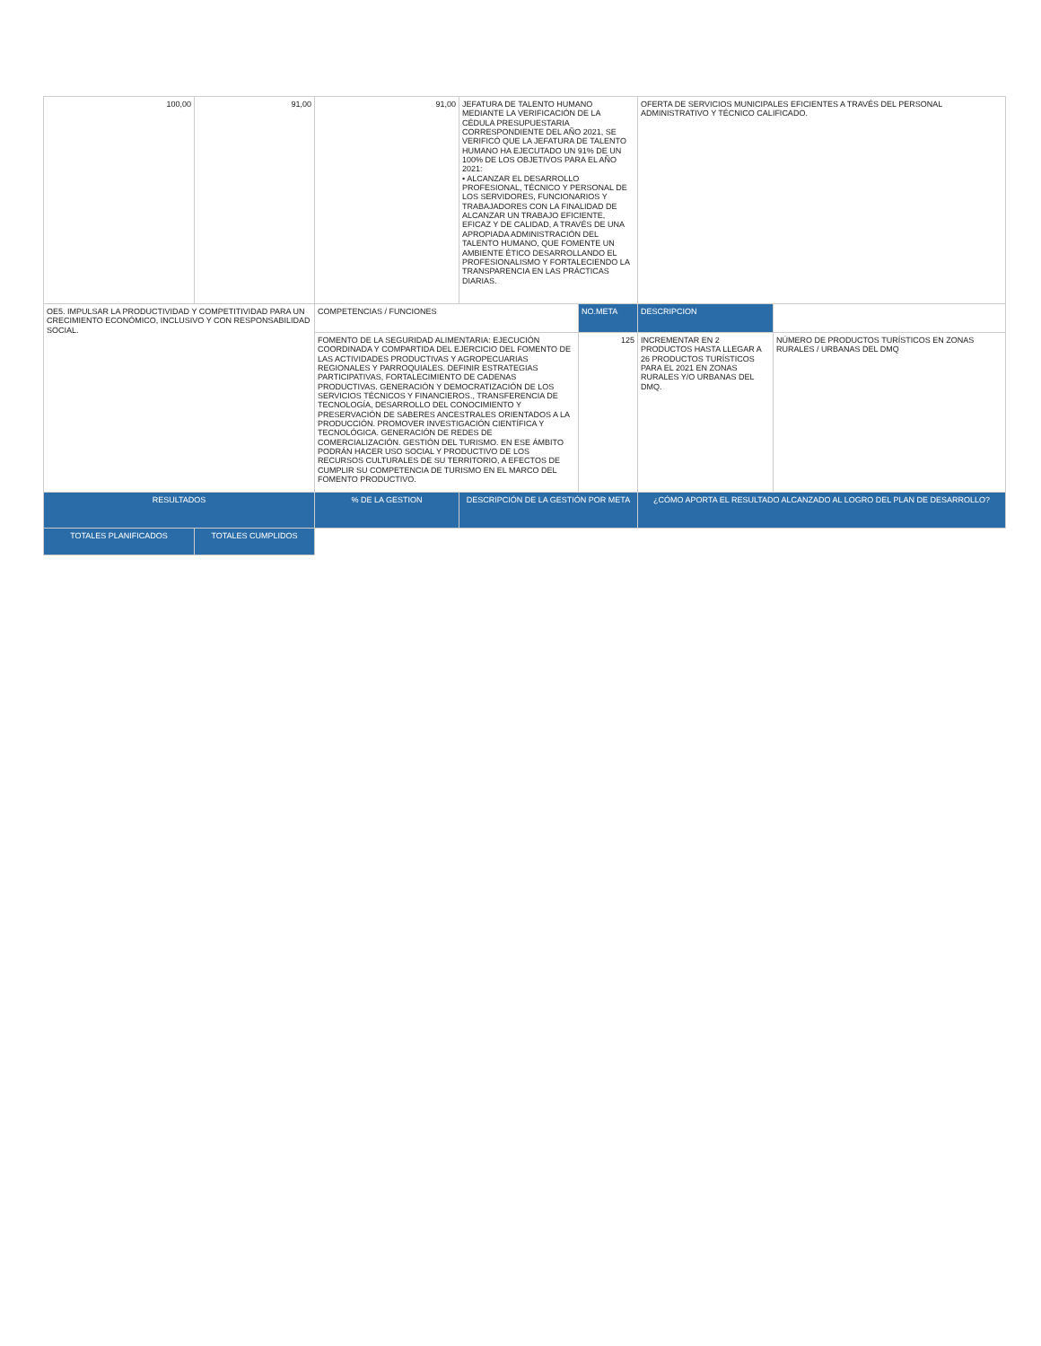| 100,00 | 91,00 | 91,00 | JEFATURA DE TALENTO HUMANO MEDIANTE LA VERIFICACIÓN DE LA CÉDULA PRESUPUESTARIA CORRESPONDIENTE DEL AÑO 2021, SE VERIFICÓ QUE LA JEFATURA DE TALENTO HUMANO HA EJECUTADO UN 91% DE UN 100% DE LOS OBJETIVOS PARA EL AÑO 2021: • ALCANZAR EL DESARROLLO PROFESIONAL, TÉCNICO Y PERSONAL DE LOS SERVIDORES, FUNCIONARIOS Y TRABAJADORES CON LA FINALIDAD DE ALCANZAR UN TRABAJO EFICIENTE, EFICAZ Y DE CALIDAD, A TRAVÉS DE UNA APROPIADA ADMINISTRACIÓN DEL TALENTO HUMANO, QUE FOMENTE UN AMBIENTE ÉTICO DESARROLLANDO EL PROFESIONALISMO Y FORTALECIENDO LA TRANSPARENCIA EN LAS PRÁCTICAS DIARIAS. | | OFERTA DE SERVICIOS MUNICIPALES EFICIENTES A TRAVÉS DEL PERSONAL ADMINISTRATIVO Y TÉCNICO CALIFICADO. | |
| OE5. IMPULSAR LA PRODUCTIVIDAD Y COMPETITIVIDAD PARA UN CRECIMIENTO ECONÓMICO, INCLUSIVO Y CON RESPONSABILIDAD SOCIAL. | | COMPETENCIAS / FUNCIONES | | NO.META | DESCRIPCION | |
| | | FOMENTO DE LA SEGURIDAD ALIMENTARIA: EJECUCIÓN COORDINADA Y COMPARTIDA DEL EJERCICIO DEL FOMENTO DE LAS ACTIVIDADES PRODUCTIVAS Y AGROPECUARIAS REGIONALES Y PARROQUIALES. DEFINIR ESTRATEGIAS PARTICIPATIVAS, FORTALECIMIENTO DE CADENAS PRODUCTIVAS. GENERACIÓN Y DEMOCRATIZACIÓN DE LOS SERVICIOS TÉCNICOS Y FINANCIEROS., TRANSFERENCIA DE TECNOLOGÍA, DESARROLLO DEL CONOCIMIENTO Y PRESERVACIÓN DE SABERES ANCESTRALES ORIENTADOS A LA PRODUCCIÓN. PROMOVER INVESTIGACIÓN CIENTÍFICA Y TECNOLÓGICA. GENERACIÓN DE REDES DE COMERCIALIZACIÓN. GESTIÓN DEL TURISMO. EN ESE ÁMBITO PODRÁN HACER USO SOCIAL Y PRODUCTIVO DE LOS RECURSOS CULTURALES DE SU TERRITORIO, A EFECTOS DE CUMPLIR SU COMPETENCIA DE TURISMO EN EL MARCO DEL FOMENTO PRODUCTIVO. | | 125 | INCREMENTAR EN 2 PRODUCTOS HASTA LLEGAR A 26 PRODUCTOS TURÍSTICOS PARA EL 2021 EN ZONAS RURALES Y/O URBANAS DEL DMQ. | NÚMERO DE PRODUCTOS TURÍSTICOS EN ZONAS RURALES / URBANAS DEL DMQ |
| RESULTADOS | | % DE LA GESTION | DESCRIPCIÓN DE LA GESTIÓN POR META | | ¿CÓMO APORTA EL RESULTADO ALCANZADO AL LOGRO DEL PLAN DE DESARROLLO? | |
| TOTALES PLANIFICADOS | TOTALES CUMPLIDOS | | | | | |